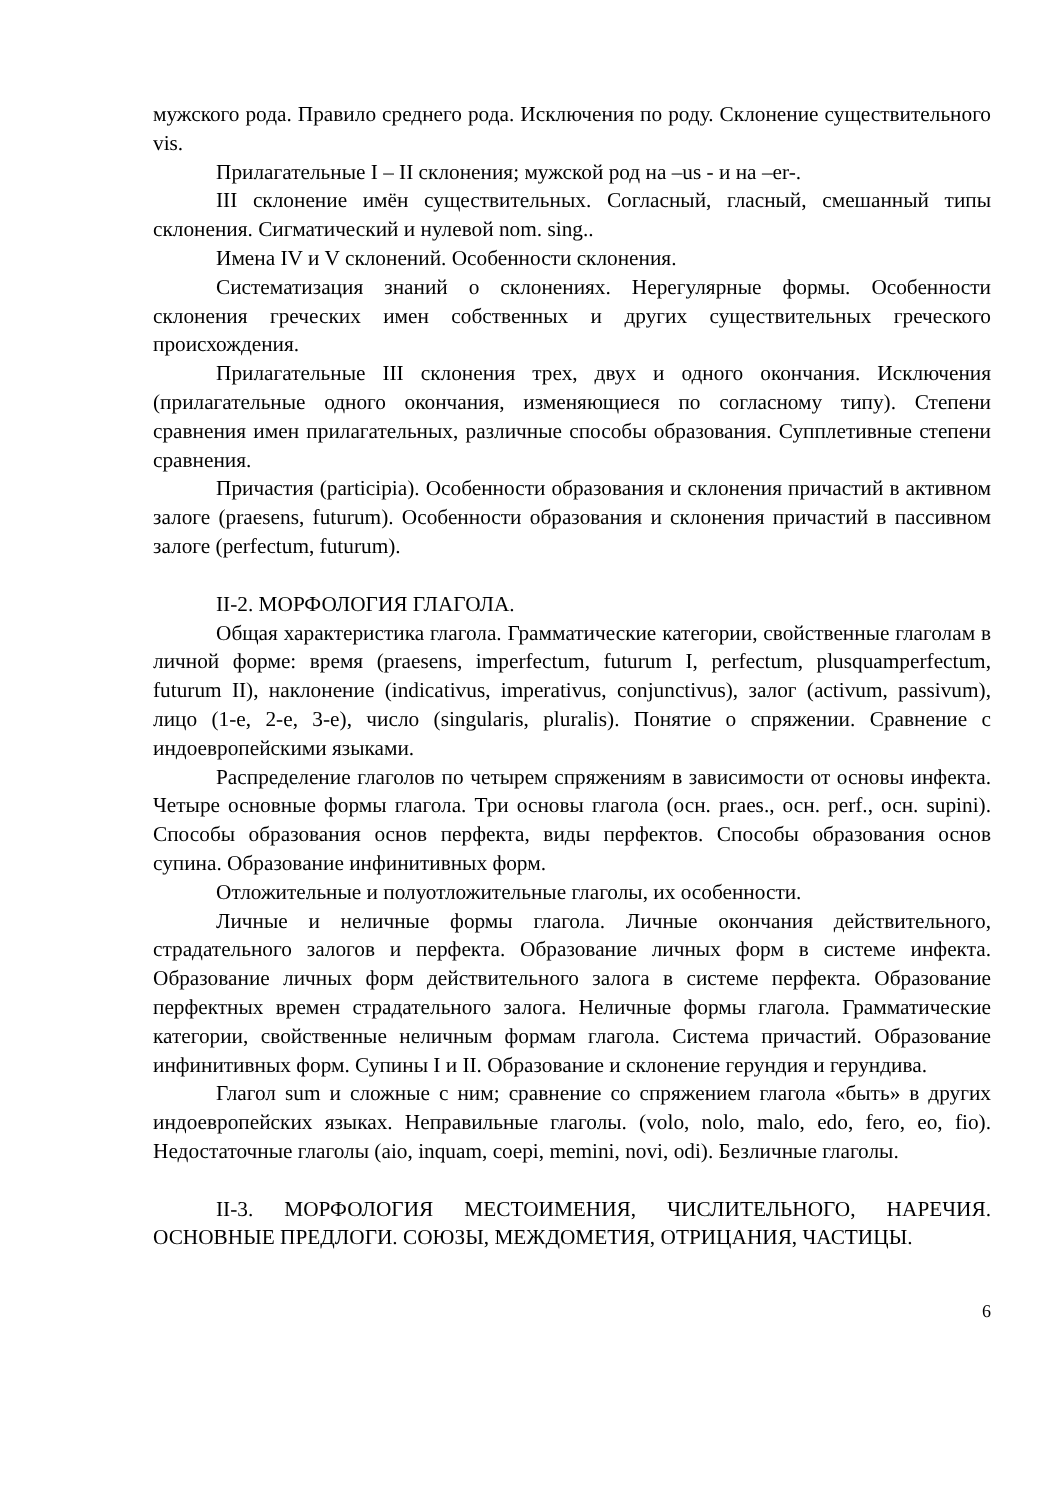мужского рода. Правило среднего рода. Исключения по роду. Склонение существительного vis.
Прилагательные I – II склонения; мужской род на –us - и на –er-.
III склонение имён существительных. Согласный, гласный, смешанный типы склонения. Сигматический и нулевой nom. sing..
Имена IV и V склонений. Особенности склонения.
Систематизация знаний о склонениях. Нерегулярные формы. Особенности склонения греческих имен собственных и других существительных греческого происхождения.
Прилагательные III склонения трех, двух и одного окончания. Исключения (прилагательные одного окончания, изменяющиеся по согласному типу). Степени сравнения имен прилагательных, различные способы образования. Супплетивные степени сравнения.
Причастия (participia). Особенности образования и склонения причастий в активном залоге (praesens, futurum). Особенности образования и склонения причастий в пассивном залоге (perfectum, futurum).
II-2. МОРФОЛОГИЯ ГЛАГОЛА.
Общая характеристика глагола. Грамматические категории, свойственные глаголам в личной форме: время (praesens, imperfectum, futurum I, perfectum, plusquamperfectum, futurum II), наклонение (indicativus, imperativus, conjunctivus), залог (activum, passivum), лицо (1-е, 2-е, 3-е), число (singularis, pluralis). Понятие о спряжении. Сравнение с индоевропейскими языками.
Распределение глаголов по четырем спряжениям в зависимости от основы инфекта. Четыре основные формы глагола. Три основы глагола (осн. praes., осн. perf., осн. supini). Способы образования основ перфекта, виды перфектов. Способы образования основ супина. Образование инфинитивных форм.
Отложительные и полуотложительные глаголы, их особенности.
Личные и неличные формы глагола. Личные окончания действительного, страдательного залогов и перфекта. Образование личных форм в системе инфекта. Образование личных форм действительного залога в системе перфекта. Образование перфектных времен страдательного залога. Неличные формы глагола. Грамматические категории, свойственные неличным формам глагола. Система причастий. Образование инфинитивных форм. Супины I и II. Образование и склонение герундия и герундива.
Глагол sum и сложные с ним; сравнение со спряжением глагола «быть» в других индоевропейских языках. Неправильные глаголы. (volo, nolo, malo, edo, fero, eo, fio). Недостаточные глаголы (aio, inquam, coepi, memini, novi, odi). Безличные глаголы.
II-3. МОРФОЛОГИЯ МЕСТОИМЕНИЯ, ЧИСЛИТЕЛЬНОГО, НАРЕЧИЯ. ОСНОВНЫЕ ПРЕДЛОГИ. СОЮЗЫ, МЕЖДОМЕТИЯ, ОТРИЦАНИЯ, ЧАСТИЦЫ.
6